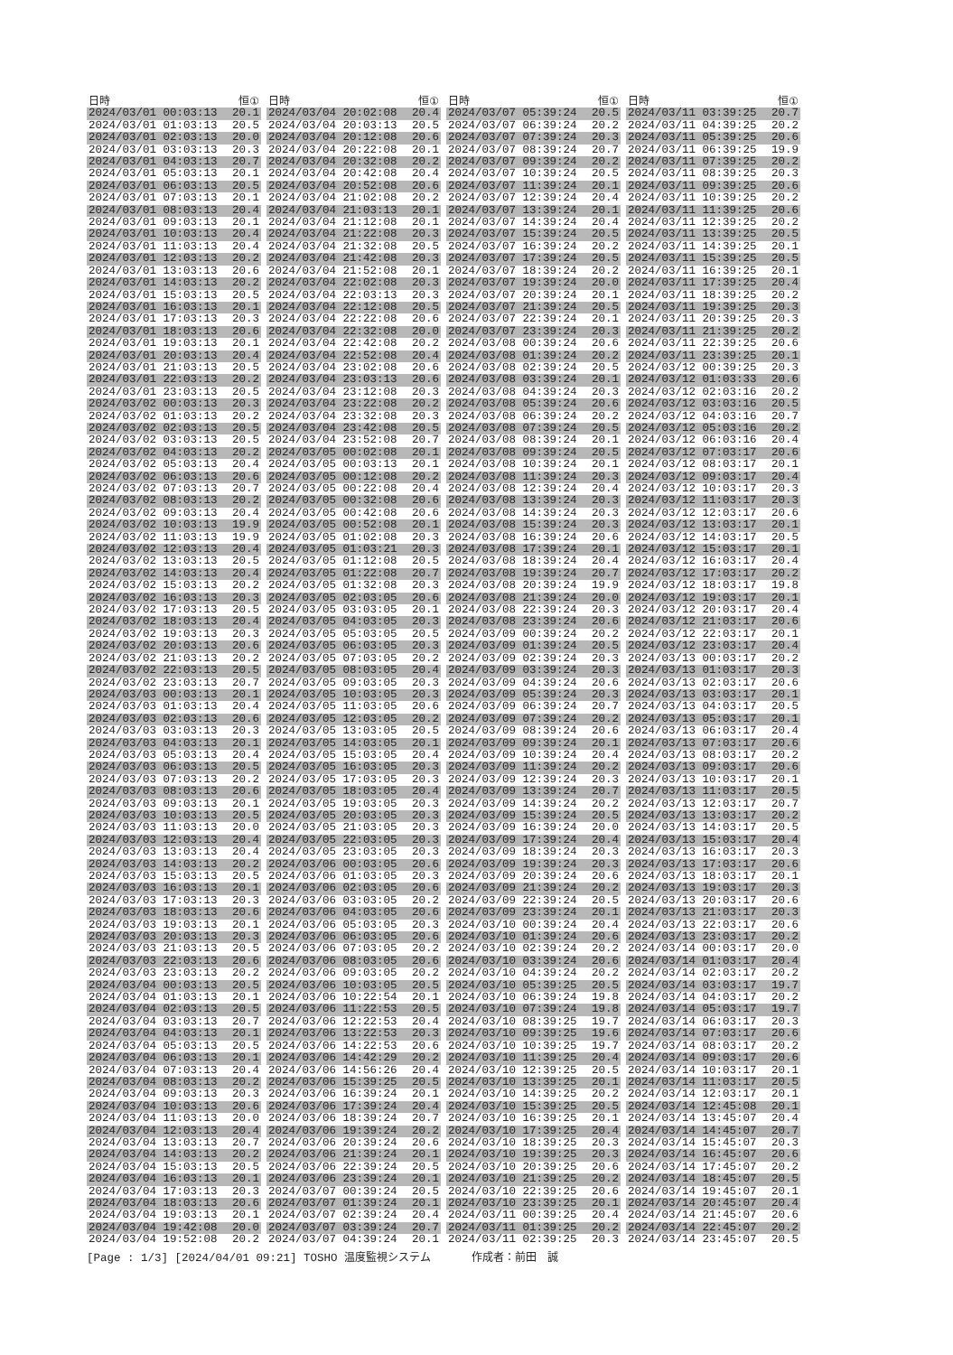| 日時 | 恒① |
| --- | --- |
| 2024/03/01 00:03:13 | 20.1 |
| 2024/03/01 01:03:13 | 20.5 |
| 2024/03/01 02:03:13 | 20.0 |
| 2024/03/01 03:03:13 | 20.3 |
| 2024/03/01 04:03:13 | 20.7 |
| 2024/03/01 05:03:13 | 20.1 |
| 2024/03/01 06:03:13 | 20.5 |
| 2024/03/01 07:03:13 | 20.1 |
| 2024/03/01 08:03:13 | 20.4 |
| 2024/03/01 09:03:13 | 20.1 |
| 2024/03/01 10:03:13 | 20.4 |
| 2024/03/01 11:03:13 | 20.4 |
| 2024/03/01 12:03:13 | 20.2 |
| 2024/03/01 13:03:13 | 20.6 |
| 2024/03/01 14:03:13 | 20.2 |
| 2024/03/01 15:03:13 | 20.5 |
| 2024/03/01 16:03:13 | 20.1 |
| 2024/03/01 17:03:13 | 20.3 |
| 2024/03/01 18:03:13 | 20.6 |
| 2024/03/01 19:03:13 | 20.1 |
| 2024/03/01 20:03:13 | 20.4 |
| 2024/03/01 21:03:13 | 20.5 |
| 2024/03/01 22:03:13 | 20.2 |
| 2024/03/01 23:03:13 | 20.5 |
| 2024/03/02 00:03:13 | 20.3 |
| 2024/03/02 01:03:13 | 20.2 |
| 2024/03/02 02:03:13 | 20.5 |
| 2024/03/02 03:03:13 | 20.5 |
| 2024/03/02 04:03:13 | 20.2 |
| 2024/03/02 05:03:13 | 20.4 |
| 2024/03/02 06:03:13 | 20.6 |
| 2024/03/02 07:03:13 | 20.7 |
| 2024/03/02 08:03:13 | 20.2 |
| 2024/03/02 09:03:13 | 20.4 |
| 2024/03/02 10:03:13 | 19.9 |
| 2024/03/02 11:03:13 | 19.9 |
| 2024/03/02 12:03:13 | 20.4 |
| 2024/03/02 13:03:13 | 20.5 |
| 2024/03/02 14:03:13 | 20.4 |
| 2024/03/02 15:03:13 | 20.2 |
| 2024/03/02 16:03:13 | 20.3 |
| 2024/03/02 17:03:13 | 20.5 |
| 2024/03/02 18:03:13 | 20.4 |
| 2024/03/02 19:03:13 | 20.3 |
| 2024/03/02 20:03:13 | 20.6 |
| 2024/03/02 21:03:13 | 20.2 |
| 2024/03/02 22:03:13 | 20.5 |
| 2024/03/02 23:03:13 | 20.7 |
| 2024/03/03 00:03:13 | 20.1 |
| 2024/03/03 01:03:13 | 20.4 |
| 2024/03/03 02:03:13 | 20.6 |
| 2024/03/03 03:03:13 | 20.3 |
| 2024/03/03 04:03:13 | 20.1 |
| 2024/03/03 05:03:13 | 20.4 |
| 2024/03/03 06:03:13 | 20.5 |
| 2024/03/03 07:03:13 | 20.2 |
| 2024/03/03 08:03:13 | 20.6 |
| 2024/03/03 09:03:13 | 20.1 |
| 2024/03/03 10:03:13 | 20.5 |
| 2024/03/03 11:03:13 | 20.0 |
| 2024/03/03 12:03:13 | 20.4 |
| 2024/03/03 13:03:13 | 20.4 |
| 2024/03/03 14:03:13 | 20.2 |
| 2024/03/03 15:03:13 | 20.5 |
| 2024/03/03 16:03:13 | 20.1 |
| 2024/03/03 17:03:13 | 20.3 |
| 2024/03/03 18:03:13 | 20.6 |
| 2024/03/03 19:03:13 | 20.1 |
| 2024/03/03 20:03:13 | 20.3 |
| 2024/03/03 21:03:13 | 20.5 |
| 2024/03/03 22:03:13 | 20.6 |
| 2024/03/03 23:03:13 | 20.2 |
| 2024/03/04 00:03:13 | 20.5 |
| 2024/03/04 01:03:13 | 20.1 |
| 2024/03/04 02:03:13 | 20.5 |
| 2024/03/04 03:03:13 | 20.7 |
| 2024/03/04 04:03:13 | 20.1 |
| 2024/03/04 05:03:13 | 20.5 |
| 2024/03/04 06:03:13 | 20.1 |
| 2024/03/04 07:03:13 | 20.4 |
| 2024/03/04 08:03:13 | 20.2 |
| 2024/03/04 09:03:13 | 20.3 |
| 2024/03/04 10:03:13 | 20.6 |
| 2024/03/04 11:03:13 | 20.0 |
| 2024/03/04 12:03:13 | 20.4 |
| 2024/03/04 13:03:13 | 20.7 |
| 2024/03/04 14:03:13 | 20.2 |
| 2024/03/04 15:03:13 | 20.5 |
| 2024/03/04 16:03:13 | 20.1 |
| 2024/03/04 17:03:13 | 20.3 |
| 2024/03/04 18:03:13 | 20.6 |
| 2024/03/04 19:03:13 | 20.1 |
| 2024/03/04 19:42:08 | 20.0 |
| 2024/03/04 19:52:08 | 20.2 |
| 日時 | 恒① |
| --- | --- |
| 2024/03/04 20:02:08 | 20.4 |
| 2024/03/04 20:03:13 | 20.5 |
| 2024/03/04 20:12:08 | 20.6 |
| 2024/03/04 20:22:08 | 20.1 |
| 2024/03/04 20:32:08 | 20.2 |
| 2024/03/04 20:42:08 | 20.4 |
| 2024/03/04 20:52:08 | 20.6 |
| 2024/03/04 21:02:08 | 20.2 |
| 2024/03/04 21:03:13 | 20.1 |
| 2024/03/04 21:12:08 | 20.1 |
| 2024/03/04 21:22:08 | 20.3 |
| 2024/03/04 21:32:08 | 20.5 |
| 2024/03/04 21:42:08 | 20.3 |
| 2024/03/04 21:52:08 | 20.1 |
| 2024/03/04 22:02:08 | 20.3 |
| 2024/03/04 22:03:13 | 20.3 |
| 2024/03/04 22:12:08 | 20.5 |
| 2024/03/04 22:22:08 | 20.6 |
| 2024/03/04 22:32:08 | 20.0 |
| 2024/03/04 22:42:08 | 20.2 |
| 2024/03/04 22:52:08 | 20.4 |
| 2024/03/04 23:02:08 | 20.6 |
| 2024/03/04 23:03:13 | 20.6 |
| 2024/03/04 23:12:08 | 20.3 |
| 2024/03/04 23:22:08 | 20.2 |
| 2024/03/04 23:32:08 | 20.3 |
| 2024/03/04 23:42:08 | 20.5 |
| 2024/03/04 23:52:08 | 20.7 |
| 2024/03/05 00:02:08 | 20.1 |
| 2024/03/05 00:03:13 | 20.1 |
| 2024/03/05 00:12:08 | 20.2 |
| 2024/03/05 00:22:08 | 20.4 |
| 2024/03/05 00:32:08 | 20.6 |
| 2024/03/05 00:42:08 | 20.6 |
| 2024/03/05 00:52:08 | 20.1 |
| 2024/03/05 01:02:08 | 20.3 |
| 2024/03/05 01:03:21 | 20.3 |
| 2024/03/05 01:12:08 | 20.5 |
| 2024/03/05 01:22:08 | 20.7 |
| 2024/03/05 01:32:08 | 20.3 |
| 2024/03/05 02:03:05 | 20.6 |
| 2024/03/05 03:03:05 | 20.1 |
| 2024/03/05 04:03:05 | 20.3 |
| 2024/03/05 05:03:05 | 20.5 |
| 2024/03/05 06:03:05 | 20.3 |
| 2024/03/05 07:03:05 | 20.2 |
| 2024/03/05 08:03:05 | 20.4 |
| 2024/03/05 09:03:05 | 20.3 |
| 2024/03/05 10:03:05 | 20.3 |
| 2024/03/05 11:03:05 | 20.6 |
| 2024/03/05 12:03:05 | 20.2 |
| 2024/03/05 13:03:05 | 20.5 |
| 2024/03/05 14:03:05 | 20.1 |
| 2024/03/05 15:03:05 | 20.4 |
| 2024/03/05 16:03:05 | 20.3 |
| 2024/03/05 17:03:05 | 20.3 |
| 2024/03/05 18:03:05 | 20.4 |
| 2024/03/05 19:03:05 | 20.3 |
| 2024/03/05 20:03:05 | 20.3 |
| 2024/03/05 21:03:05 | 20.3 |
| 2024/03/05 22:03:05 | 20.3 |
| 2024/03/05 23:03:05 | 20.3 |
| 2024/03/06 00:03:05 | 20.6 |
| 2024/03/06 01:03:05 | 20.3 |
| 2024/03/06 02:03:05 | 20.6 |
| 2024/03/06 03:03:05 | 20.2 |
| 2024/03/06 04:03:05 | 20.6 |
| 2024/03/06 05:03:05 | 20.3 |
| 2024/03/06 06:03:05 | 20.6 |
| 2024/03/06 07:03:05 | 20.2 |
| 2024/03/06 08:03:05 | 20.6 |
| 2024/03/06 09:03:05 | 20.2 |
| 2024/03/06 10:03:05 | 20.5 |
| 2024/03/06 10:22:54 | 20.1 |
| 2024/03/06 11:22:53 | 20.5 |
| 2024/03/06 12:22:53 | 20.4 |
| 2024/03/06 13:22:53 | 20.3 |
| 2024/03/06 14:22:53 | 20.6 |
| 2024/03/06 14:42:29 | 20.2 |
| 2024/03/06 14:56:26 | 20.4 |
| 2024/03/06 15:39:25 | 20.5 |
| 2024/03/06 16:39:24 | 20.1 |
| 2024/03/06 17:39:24 | 20.4 |
| 2024/03/06 18:39:24 | 20.7 |
| 2024/03/06 19:39:24 | 20.2 |
| 2024/03/06 20:39:24 | 20.6 |
| 2024/03/06 21:39:24 | 20.1 |
| 2024/03/06 22:39:24 | 20.5 |
| 2024/03/06 23:39:24 | 20.1 |
| 2024/03/07 00:39:24 | 20.5 |
| 2024/03/07 01:39:24 | 20.1 |
| 2024/03/07 02:39:24 | 20.4 |
| 2024/03/07 03:39:24 | 20.7 |
| 2024/03/07 04:39:24 | 20.1 |
| 日時 | 恒① |
| --- | --- |
| 2024/03/07 05:39:24 | 20.5 |
| 2024/03/07 06:39:24 | 20.2 |
| 2024/03/07 07:39:24 | 20.3 |
| 2024/03/07 08:39:24 | 20.7 |
| 2024/03/07 09:39:24 | 20.2 |
| 2024/03/07 10:39:24 | 20.5 |
| 2024/03/07 11:39:24 | 20.1 |
| 2024/03/07 12:39:24 | 20.4 |
| 2024/03/07 13:39:24 | 20.1 |
| 2024/03/07 14:39:24 | 20.4 |
| 2024/03/07 15:39:24 | 20.5 |
| 2024/03/07 16:39:24 | 20.2 |
| 2024/03/07 17:39:24 | 20.5 |
| 2024/03/07 18:39:24 | 20.2 |
| 2024/03/07 19:39:24 | 20.0 |
| 2024/03/07 20:39:24 | 20.1 |
| 2024/03/07 21:39:24 | 20.5 |
| 2024/03/07 22:39:24 | 20.1 |
| 2024/03/07 23:39:24 | 20.3 |
| 2024/03/08 00:39:24 | 20.6 |
| 2024/03/08 01:39:24 | 20.2 |
| 2024/03/08 02:39:24 | 20.5 |
| 2024/03/08 03:39:24 | 20.1 |
| 2024/03/08 04:39:24 | 20.3 |
| 2024/03/08 05:39:24 | 20.6 |
| 2024/03/08 06:39:24 | 20.2 |
| 2024/03/08 07:39:24 | 20.5 |
| 2024/03/08 08:39:24 | 20.1 |
| 2024/03/08 09:39:24 | 20.5 |
| 2024/03/08 10:39:24 | 20.1 |
| 2024/03/08 11:39:24 | 20.3 |
| 2024/03/08 12:39:24 | 20.4 |
| 2024/03/08 13:39:24 | 20.3 |
| 2024/03/08 14:39:24 | 20.3 |
| 2024/03/08 15:39:24 | 20.3 |
| 2024/03/08 16:39:24 | 20.6 |
| 2024/03/08 17:39:24 | 20.1 |
| 2024/03/08 18:39:24 | 20.4 |
| 2024/03/08 19:39:24 | 20.7 |
| 2024/03/08 20:39:24 | 19.9 |
| 2024/03/08 21:39:24 | 20.0 |
| 2024/03/08 22:39:24 | 20.3 |
| 2024/03/08 23:39:24 | 20.6 |
| 2024/03/09 00:39:24 | 20.2 |
| 2024/03/09 01:39:24 | 20.5 |
| 2024/03/09 02:39:24 | 20.3 |
| 2024/03/09 03:39:24 | 20.3 |
| 2024/03/09 04:39:24 | 20.6 |
| 2024/03/09 05:39:24 | 20.3 |
| 2024/03/09 06:39:24 | 20.7 |
| 2024/03/09 07:39:24 | 20.2 |
| 2024/03/09 08:39:24 | 20.6 |
| 2024/03/09 09:39:24 | 20.1 |
| 2024/03/09 10:39:24 | 20.4 |
| 2024/03/09 11:39:24 | 20.2 |
| 2024/03/09 12:39:24 | 20.3 |
| 2024/03/09 13:39:24 | 20.7 |
| 2024/03/09 14:39:24 | 20.2 |
| 2024/03/09 15:39:24 | 20.5 |
| 2024/03/09 16:39:24 | 20.0 |
| 2024/03/09 17:39:24 | 20.4 |
| 2024/03/09 18:39:24 | 20.3 |
| 2024/03/09 19:39:24 | 20.3 |
| 2024/03/09 20:39:24 | 20.6 |
| 2024/03/09 21:39:24 | 20.2 |
| 2024/03/09 22:39:24 | 20.5 |
| 2024/03/09 23:39:24 | 20.1 |
| 2024/03/10 00:39:24 | 20.4 |
| 2024/03/10 01:39:24 | 20.6 |
| 2024/03/10 02:39:24 | 20.2 |
| 2024/03/10 03:39:24 | 20.6 |
| 2024/03/10 04:39:24 | 20.2 |
| 2024/03/10 05:39:25 | 20.5 |
| 2024/03/10 06:39:24 | 19.8 |
| 2024/03/10 07:39:24 | 19.8 |
| 2024/03/10 08:39:25 | 19.7 |
| 2024/03/10 09:39:25 | 19.6 |
| 2024/03/10 10:39:25 | 19.7 |
| 2024/03/10 11:39:25 | 20.4 |
| 2024/03/10 12:39:25 | 20.5 |
| 2024/03/10 13:39:25 | 20.1 |
| 2024/03/10 14:39:25 | 20.2 |
| 2024/03/10 15:39:25 | 20.5 |
| 2024/03/10 16:39:25 | 20.1 |
| 2024/03/10 17:39:25 | 20.4 |
| 2024/03/10 18:39:25 | 20.3 |
| 2024/03/10 19:39:25 | 20.3 |
| 2024/03/10 20:39:25 | 20.6 |
| 2024/03/10 21:39:25 | 20.2 |
| 2024/03/10 22:39:25 | 20.6 |
| 2024/03/10 23:39:25 | 20.1 |
| 2024/03/11 00:39:25 | 20.4 |
| 2024/03/11 01:39:25 | 20.2 |
| 2024/03/11 02:39:25 | 20.3 |
| 日時 | 恒① |
| --- | --- |
| 2024/03/11 03:39:25 | 20.7 |
| 2024/03/11 04:39:25 | 20.2 |
| 2024/03/11 05:39:25 | 20.6 |
| 2024/03/11 06:39:25 | 19.9 |
| 2024/03/11 07:39:25 | 20.2 |
| 2024/03/11 08:39:25 | 20.3 |
| 2024/03/11 09:39:25 | 20.6 |
| 2024/03/11 10:39:25 | 20.2 |
| 2024/03/11 11:39:25 | 20.6 |
| 2024/03/11 12:39:25 | 20.2 |
| 2024/03/11 13:39:25 | 20.5 |
| 2024/03/11 14:39:25 | 20.1 |
| 2024/03/11 15:39:25 | 20.5 |
| 2024/03/11 16:39:25 | 20.1 |
| 2024/03/11 17:39:25 | 20.4 |
| 2024/03/11 18:39:25 | 20.2 |
| 2024/03/11 19:39:25 | 20.3 |
| 2024/03/11 20:39:25 | 20.3 |
| 2024/03/11 21:39:25 | 20.2 |
| 2024/03/11 22:39:25 | 20.6 |
| 2024/03/11 23:39:25 | 20.1 |
| 2024/03/12 00:39:25 | 20.3 |
| 2024/03/12 01:03:33 | 20.6 |
| 2024/03/12 02:03:16 | 20.2 |
| 2024/03/12 03:03:16 | 20.5 |
| 2024/03/12 04:03:16 | 20.7 |
| 2024/03/12 05:03:16 | 20.2 |
| 2024/03/12 06:03:16 | 20.4 |
| 2024/03/12 07:03:17 | 20.6 |
| 2024/03/12 08:03:17 | 20.1 |
| 2024/03/12 09:03:17 | 20.4 |
| 2024/03/12 10:03:17 | 20.3 |
| 2024/03/12 11:03:17 | 20.3 |
| 2024/03/12 12:03:17 | 20.6 |
| 2024/03/12 13:03:17 | 20.1 |
| 2024/03/12 14:03:17 | 20.5 |
| 2024/03/12 15:03:17 | 20.1 |
| 2024/03/12 16:03:17 | 20.4 |
| 2024/03/12 17:03:17 | 20.2 |
| 2024/03/12 18:03:17 | 19.8 |
| 2024/03/12 19:03:17 | 20.1 |
| 2024/03/12 20:03:17 | 20.4 |
| 2024/03/12 21:03:17 | 20.6 |
| 2024/03/12 22:03:17 | 20.1 |
| 2024/03/12 23:03:17 | 20.4 |
| 2024/03/13 00:03:17 | 20.2 |
| 2024/03/13 01:03:17 | 20.3 |
| 2024/03/13 02:03:17 | 20.6 |
| 2024/03/13 03:03:17 | 20.1 |
| 2024/03/13 04:03:17 | 20.5 |
| 2024/03/13 05:03:17 | 20.1 |
| 2024/03/13 06:03:17 | 20.4 |
| 2024/03/13 07:03:17 | 20.6 |
| 2024/03/13 08:03:17 | 20.2 |
| 2024/03/13 09:03:17 | 20.6 |
| 2024/03/13 10:03:17 | 20.1 |
| 2024/03/13 11:03:17 | 20.5 |
| 2024/03/13 12:03:17 | 20.7 |
| 2024/03/13 13:03:17 | 20.2 |
| 2024/03/13 14:03:17 | 20.5 |
| 2024/03/13 15:03:17 | 20.4 |
| 2024/03/13 16:03:17 | 20.3 |
| 2024/03/13 17:03:17 | 20.6 |
| 2024/03/13 18:03:17 | 20.1 |
| 2024/03/13 19:03:17 | 20.3 |
| 2024/03/13 20:03:17 | 20.6 |
| 2024/03/13 21:03:17 | 20.3 |
| 2024/03/13 22:03:17 | 20.6 |
| 2024/03/13 23:03:17 | 20.2 |
| 2024/03/14 00:03:17 | 20.0 |
| 2024/03/14 01:03:17 | 20.4 |
| 2024/03/14 02:03:17 | 20.2 |
| 2024/03/14 03:03:17 | 19.7 |
| 2024/03/14 04:03:17 | 20.2 |
| 2024/03/14 05:03:17 | 19.7 |
| 2024/03/14 06:03:17 | 20.3 |
| 2024/03/14 07:03:17 | 20.6 |
| 2024/03/14 08:03:17 | 20.2 |
| 2024/03/14 09:03:17 | 20.6 |
| 2024/03/14 10:03:17 | 20.1 |
| 2024/03/14 11:03:17 | 20.5 |
| 2024/03/14 12:03:17 | 20.1 |
| 2024/03/14 12:45:08 | 20.1 |
| 2024/03/14 13:45:07 | 20.4 |
| 2024/03/14 14:45:07 | 20.7 |
| 2024/03/14 15:45:07 | 20.3 |
| 2024/03/14 16:45:07 | 20.6 |
| 2024/03/14 17:45:07 | 20.2 |
| 2024/03/14 18:45:07 | 20.5 |
| 2024/03/14 19:45:07 | 20.1 |
| 2024/03/14 20:45:07 | 20.4 |
| 2024/03/14 21:45:07 | 20.6 |
| 2024/03/14 22:45:07 | 20.2 |
| 2024/03/14 23:45:07 | 20.5 |
[Page : 1/3] [2024/04/01 09:21] TOSHO 温度監視システム 作成者：前田　誠